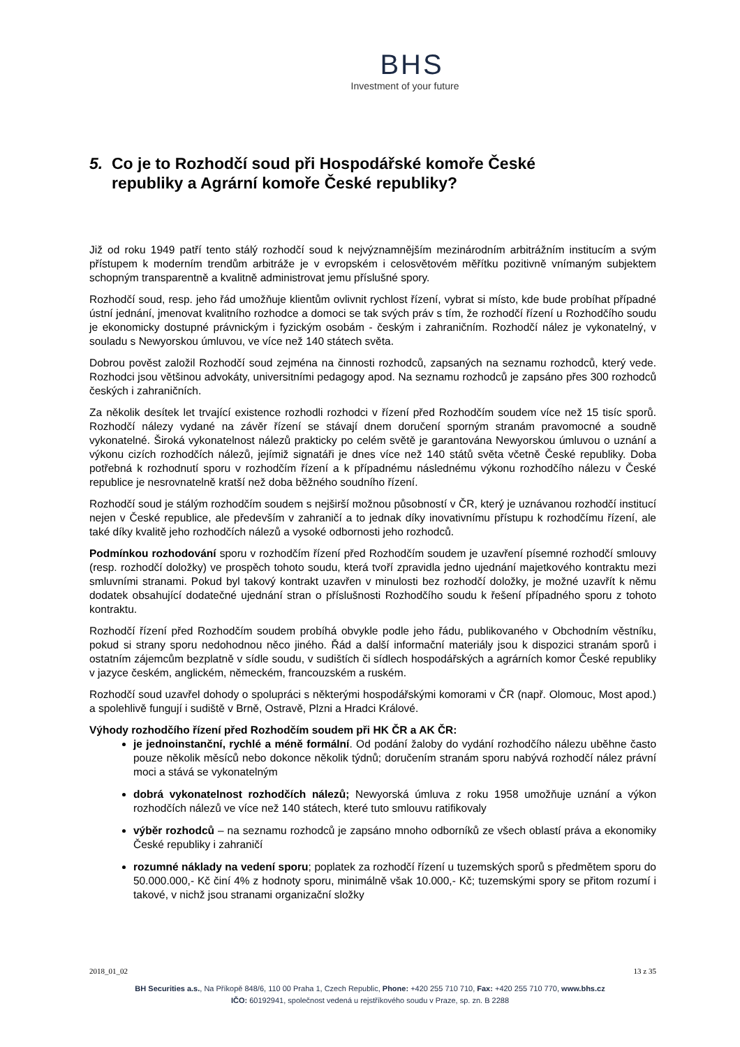BHS
Investment of your future
5. Co je to Rozhodčí soud při Hospodářské komoře České republiky a Agrární komoře České republiky?
Již od roku 1949 patří tento stálý rozhodčí soud k nejvýznamnějším mezinárodním arbitrážním institucím a svým přístupem k moderním trendům arbitráže je v evropském i celosvětovém měřítku pozitivně vnímaným subjektem schopným transparentně a kvalitně administrovat jemu příslušné spory.
Rozhodčí soud, resp. jeho řád umožňuje klientům ovlivnit rychlost řízení, vybrat si místo, kde bude probíhat případné ústní jednání, jmenovat kvalitního rozhodce a domoci se tak svých práv s tím, že rozhodčí řízení u Rozhodčího soudu je ekonomicky dostupné právnickým i fyzickým osobám - českým i zahraničním. Rozhodčí nález je vykonatelný, v souladu s Newyorskou úmluvou, ve více než 140 státech světa.
Dobrou pověst založil Rozhodčí soud zejména na činnosti rozhodců, zapsaných na seznamu rozhodců, který vede. Rozhodci jsou většinou advokáty, universitními pedagogy apod. Na seznamu rozhodců je zapsáno přes 300 rozhodců českých i zahraničních.
Za několik desítek let trvající existence rozhodli rozhodci v řízení před Rozhodčím soudem více než 15 tisíc sporů. Rozhodčí nálezy vydané na závěr řízení se stávají dnem doručení sporným stranám pravomocné a soudně vykonatelné. Široká vykonatelnost nálezů prakticky po celém světě je garantována Newyorskou úmluvou o uznání a výkonu cizích rozhodčích nálezů, jejímiž signatáři je dnes více než 140 států světa včetně České republiky. Doba potřebná k rozhodnutí sporu v rozhodčím řízení a k případnému následnému výkonu rozhodčího nálezu v České republice je nesrovnatelně kratší než doba běžného soudního řízení.
Rozhodčí soud je stálým rozhodčím soudem s nejširší možnou působností v ČR, který je uznávanou rozhodčí institucí nejen v České republice, ale především v zahraničí a to jednak díky inovativnímu přístupu k rozhodčímu řízení, ale také díky kvalitě jeho rozhodčích nálezů a vysoké odbornosti jeho rozhodců.
Podmínkou rozhodování sporu v rozhodčím řízení před Rozhodčím soudem je uzavření písemné rozhodčí smlouvy (resp. rozhodčí doložky) ve prospěch tohoto soudu, která tvoří zpravidla jedno ujednání majetkového kontraktu mezi smluvními stranami. Pokud byl takový kontrakt uzavřen v minulosti bez rozhodčí doložky, je možné uzavřít k němu dodatek obsahující dodatečné ujednání stran o příslušnosti Rozhodčího soudu k řešení případného sporu z tohoto kontraktu.
Rozhodčí řízení před Rozhodčím soudem probíhá obvykle podle jeho řádu, publikovaného v Obchodním věstníku, pokud si strany sporu nedohodnou něco jiného. Řád a další informační materiály jsou k dispozici stranám sporů i ostatním zájemcům bezplatně v sídle soudu, v sudištích či sídlech hospodářských a agrárních komor České republiky v jazyce českém, anglickém, německém, francouzském a ruském.
Rozhodčí soud uzavřel dohody o spolupráci s některými hospodářskými komorami v ČR (např. Olomouc, Most apod.) a spolehlivě fungují i sudiště v Brně, Ostravě, Plzni a Hradci Králové.
Výhody rozhodčího řízení před Rozhodčím soudem při HK ČR a AK ČR:
je jednoinstanční, rychlé a méně formální. Od podání žaloby do vydání rozhodčího nálezu uběhne často pouze několik měsíců nebo dokonce několik týdnů; doručením stranám sporu nabývá rozhodčí nález právní moci a stává se vykonatelným
dobrá vykonatelnost rozhodčích nálezů; Newyorská úmluva z roku 1958 umožňuje uznání a výkon rozhodčích nálezů ve více než 140 státech, které tuto smlouvu ratifikovaly
výběr rozhodců – na seznamu rozhodců je zapsáno mnoho odborníků ze všech oblastí práva a ekonomiky České republiky i zahraničí
rozumné náklady na vedení sporu; poplatek za rozhodčí řízení u tuzemských sporů s předmětem sporu do 50.000.000,- Kč činí 4% z hodnoty sporu, minimálně však 10.000,- Kč; tuzemskými spory se přitom rozumí i takové, v nichž jsou stranami organizační složky
2018_01_02 13 z 35
BH Securities a.s., Na Příkopě 848/6, 110 00 Praha 1, Czech Republic, Phone: +420 255 710 710, Fax: +420 255 710 770, www.bhs.cz
IČO: 60192941, společnost vedená u rejstříkového soudu v Praze, sp. zn. B 2288